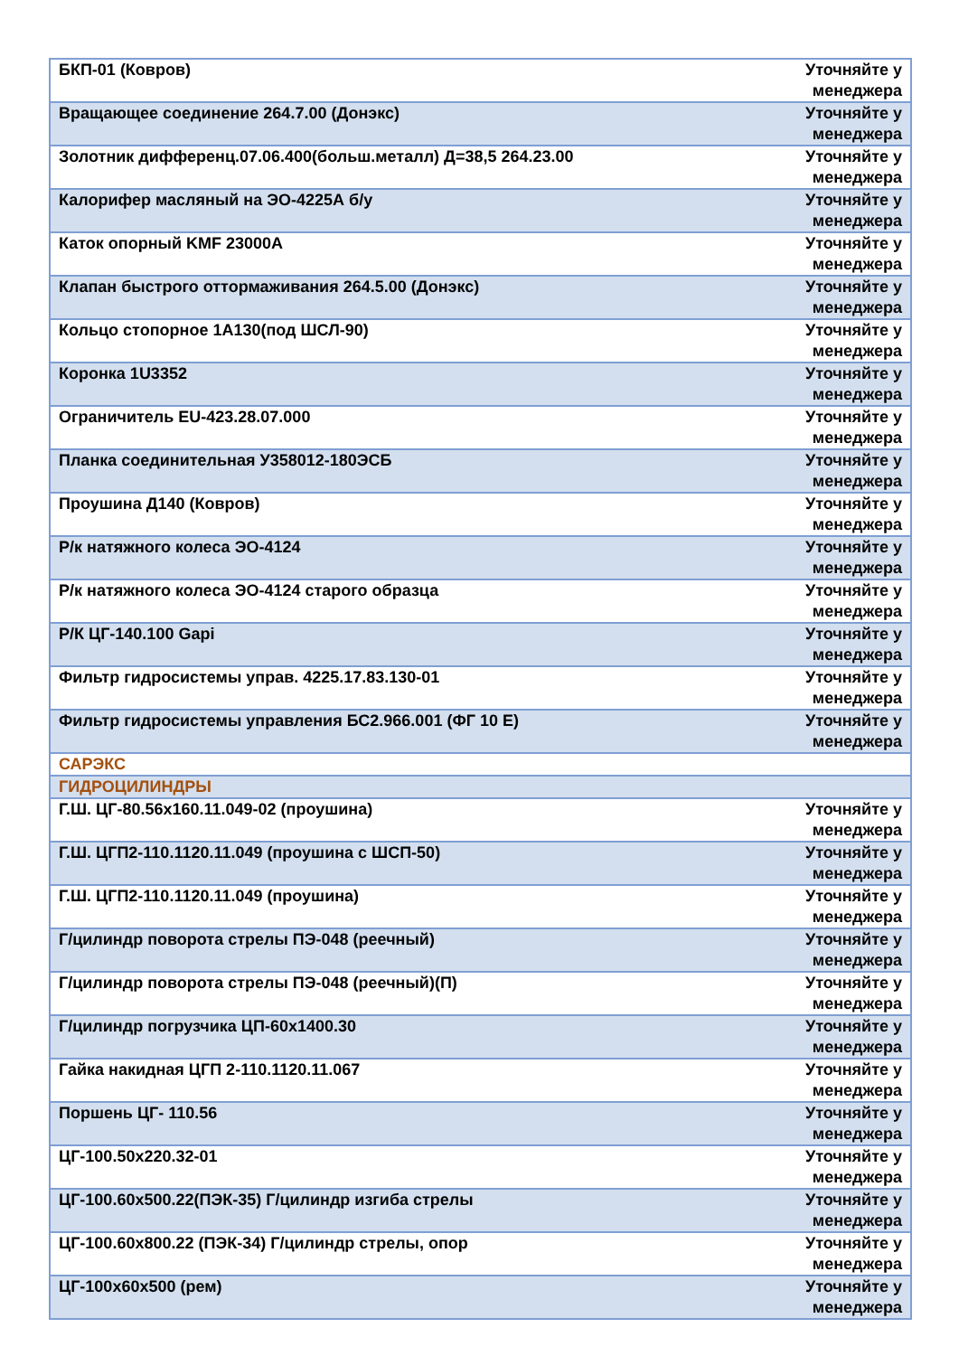| БКП-01 (Ковров) | Уточняйте у менеджера |
| Вращающее соединение 264.7.00 (Донэкс) | Уточняйте у менеджера |
| Золотник дифференц.07.06.400(больш.металл) Д=38,5 264.23.00 | Уточняйте у менеджера |
| Калорифер масляный на ЭО-4225А б/у | Уточняйте у менеджера |
| Каток опорный KMF 23000A | Уточняйте у менеджера |
| Клапан быстрого оттормаживания 264.5.00 (Донэкс) | Уточняйте у менеджера |
| Кольцо стопорное 1А130(под ШСЛ-90) | Уточняйте у менеджера |
| Коронка 1U3352 | Уточняйте у менеджера |
| Ограничитель EU-423.28.07.000 | Уточняйте у менеджера |
| Планка соединительная У358012-180ЭСБ | Уточняйте у менеджера |
| Проушина Д140 (Ковров) | Уточняйте у менеджера |
| Р/к натяжного колеса ЭО-4124 | Уточняйте у менеджера |
| Р/к натяжного колеса ЭО-4124 старого образца | Уточняйте у менеджера |
| Р/К ЦГ-140.100 Gapi | Уточняйте у менеджера |
| Фильтр гидросистемы управ. 4225.17.83.130-01 | Уточняйте у менеджера |
| Фильтр гидросистемы управления БС2.966.001 (ФГ 10 Е) | Уточняйте у менеджера |
| САРЭКС | |
| ГИДРОЦИЛИНДРЫ | |
| Г.Ш. ЦГ-80.56х160.11.049-02 (проушина) | Уточняйте у менеджера |
| Г.Ш. ЦГП2-110.1120.11.049 (проушина с ШСП-50) | Уточняйте у менеджера |
| Г.Ш. ЦГП2-110.1120.11.049 (проушина) | Уточняйте у менеджера |
| Г/цилиндр поворота стрелы ПЭ-048 (реечный) | Уточняйте у менеджера |
| Г/цилиндр поворота стрелы ПЭ-048 (реечный)(П) | Уточняйте у менеджера |
| Г/цилиндр погрузчика ЦП-60х1400.30 | Уточняйте у менеджера |
| Гайка накидная ЦГП 2-110.1120.11.067 | Уточняйте у менеджера |
| Поршень ЦГ- 110.56 | Уточняйте у менеджера |
| ЦГ-100.50х220.32-01 | Уточняйте у менеджера |
| ЦГ-100.60х500.22(ПЭК-35) Г/цилиндр изгиба стрелы | Уточняйте у менеджера |
| ЦГ-100.60х800.22 (ПЭК-34) Г/цилиндр стрелы, опор | Уточняйте у менеджера |
| ЦГ-100х60х500 (рем) | Уточняйте у менеджера |